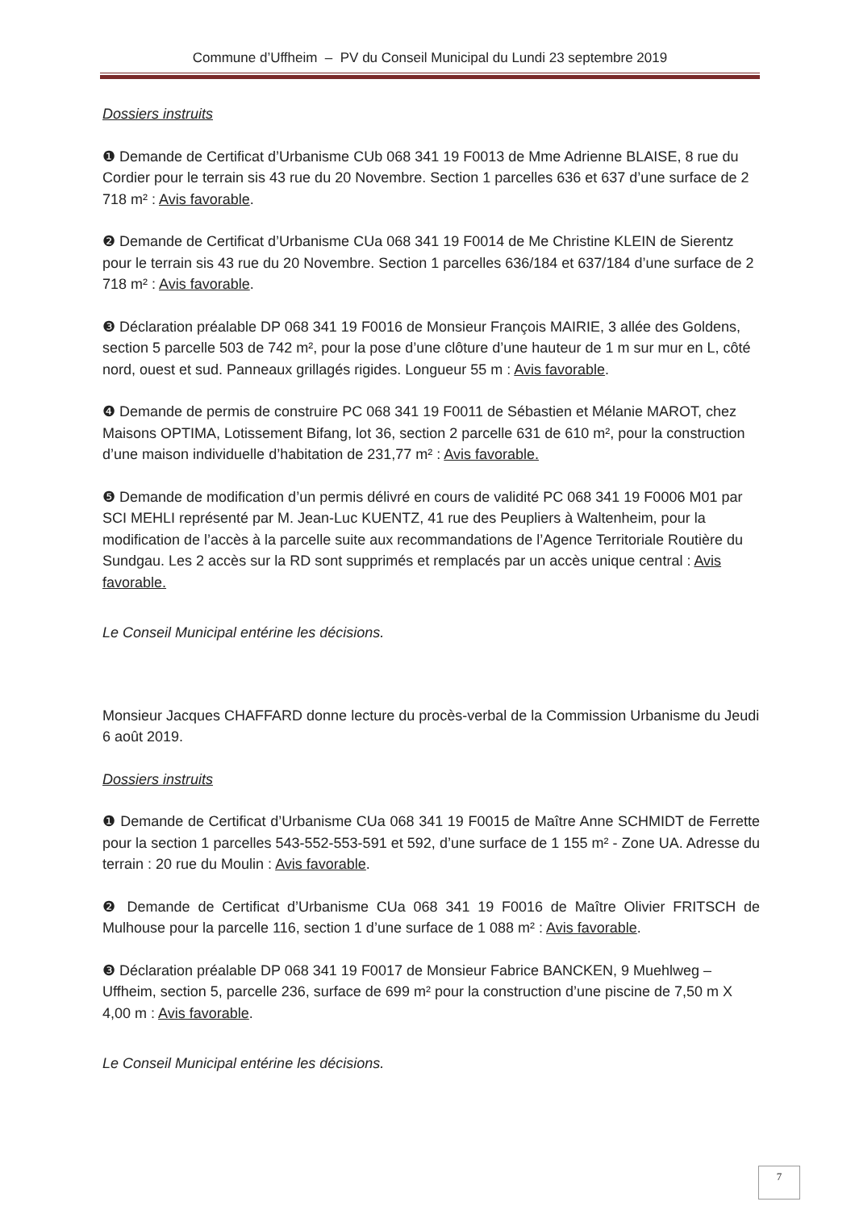Commune d’Uffheim – PV du Conseil Municipal du Lundi 23 septembre 2019
Dossiers instruits
❶ Demande de Certificat d’Urbanisme CUb 068 341 19 F0013 de Mme Adrienne BLAISE, 8 rue du Cordier pour le terrain sis 43 rue du 20 Novembre. Section 1 parcelles 636 et 637 d’une surface de 2 718 m² : Avis favorable.
❷ Demande de Certificat d’Urbanisme CUa 068 341 19 F0014 de Me Christine KLEIN de Sierentz pour le terrain sis 43 rue du 20 Novembre. Section 1 parcelles 636/184 et 637/184 d’une surface de 2 718 m² : Avis favorable.
❸ Déclaration préalable DP 068 341 19 F0016 de Monsieur François MAIRIE, 3 allée des Goldens, section 5 parcelle 503 de 742 m², pour la pose d’une clôture d’une hauteur de 1 m sur mur en L, côté nord, ouest et sud. Panneaux grillagés rigides. Longueur 55 m : Avis favorable.
❹ Demande de permis de construire PC 068 341 19 F0011 de Sébastien et Mélanie MAROT, chez Maisons OPTIMA, Lotissement Bifang, lot 36, section 2 parcelle 631 de 610 m², pour la construction d’une maison individuelle d’habitation de 231,77 m² : Avis favorable.
❺ Demande de modification d’un permis délivré en cours de validité PC 068 341 19 F0006 M01 par SCI MEHLI représenté par M. Jean-Luc KUENTZ, 41 rue des Peupliers à Waltenheim, pour la modification de l’accès à la parcelle suite aux recommandations de l’Agence Territoriale Routière du Sundgau. Les 2 accès sur la RD sont supprimés et remplacés par un accès unique central : Avis favorable.
Le Conseil Municipal entérine les décisions.
Monsieur Jacques CHAFFARD donne lecture du procès-verbal de la Commission Urbanisme du Jeudi 6 août 2019.
Dossiers instruits
❶ Demande de Certificat d’Urbanisme CUa 068 341 19 F0015 de Maître Anne SCHMIDT de Ferrette pour la section 1 parcelles 543-552-553-591 et 592, d’une surface de 1 155 m² - Zone UA. Adresse du terrain : 20 rue du Moulin : Avis favorable.
❷ Demande de Certificat d’Urbanisme CUa 068 341 19 F0016 de Maître Olivier FRITSCH de Mulhouse pour la parcelle 116, section 1 d’une surface de 1 088 m² : Avis favorable.
❸ Déclaration préalable DP 068 341 19 F0017 de Monsieur Fabrice BANCKEN, 9 Muehlweg – Uffheim, section 5, parcelle 236, surface de 699 m² pour la construction d’une piscine de 7,50 m X 4,00 m : Avis favorable.
Le Conseil Municipal entérine les décisions.
7